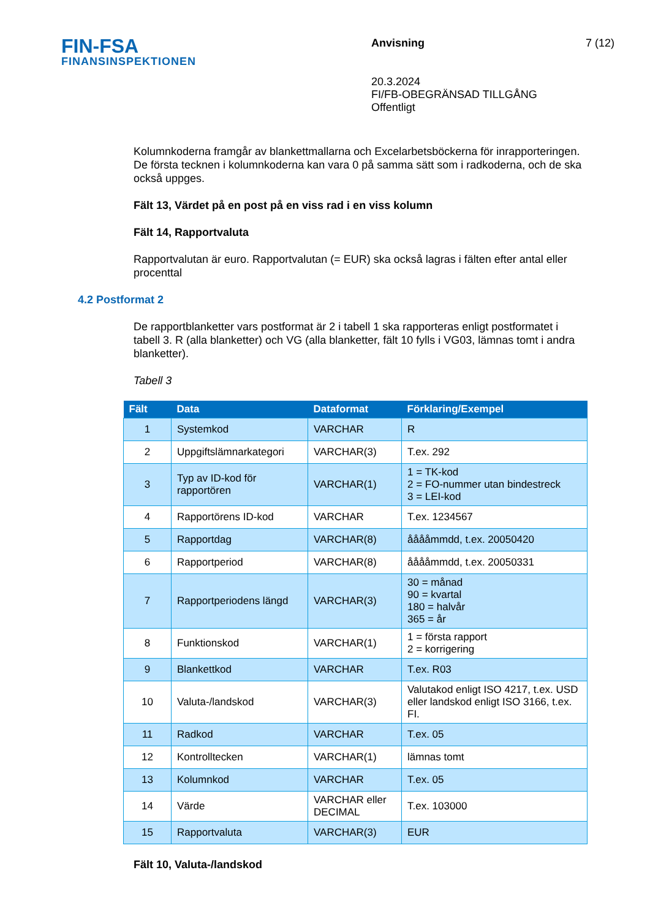FIN-FSA
FINANSINSPEKTIONEN
Anvisning
20.3.2024
FI/FB-OBEGRÄNSAD TILLGÅNG
Offentligt
7 (12)
Kolumnkoderna framgår av blankettmallarna och Excelarbetsböckerna för inrapporteringen. De första tecknen i kolumnkoderna kan vara 0 på samma sätt som i radkoderna, och de ska också uppges.
Fält 13, Värdet på en post på en viss rad i en viss kolumn
Fält 14, Rapportvaluta
Rapportvalutan är euro. Rapportvalutan (= EUR) ska också lagras i fälten efter antal eller procenttal
4.2 Postformat 2
De rapportblanketter vars postformat är 2 i tabell 1 ska rapporteras enligt postformatet i tabell 3. R (alla blanketter) och VG (alla blanketter, fält 10 fylls i VG03, lämnas tomt i andra blanketter).
Tabell 3
| Fält | Data | Dataformat | Förklaring/Exempel |
| --- | --- | --- | --- |
| 1 | Systemkod | VARCHAR | R |
| 2 | Uppgiftslämnarkategori | VARCHAR(3) | T.ex. 292 |
| 3 | Typ av ID-kod för rapportören | VARCHAR(1) | 1 = TK-kod 2 = FO-nummer utan bindestreck 3 = LEI-kod |
| 4 | Rapportörens ID-kod | VARCHAR | T.ex. 1234567 |
| 5 | Rapportdag | VARCHAR(8) | ååååmmdd, t.ex. 20050420 |
| 6 | Rapportperiod | VARCHAR(8) | ååååmmdd, t.ex. 20050331 |
| 7 | Rapportperiodens längd | VARCHAR(3) | 30 = månad 90 = kvartal 180 = halvår 365 = år |
| 8 | Funktionskod | VARCHAR(1) | 1 = första rapport 2 = korrigering |
| 9 | Blankettkod | VARCHAR | T.ex. R03 |
| 10 | Valuta-/landskod | VARCHAR(3) | Valutakod enligt ISO 4217, t.ex. USD eller landskod enligt ISO 3166, t.ex. FI. |
| 11 | Radkod | VARCHAR | T.ex. 05 |
| 12 | Kontrolltecken | VARCHAR(1) | lämnas tomt |
| 13 | Kolumnkod | VARCHAR | T.ex. 05 |
| 14 | Värde | VARCHAR eller DECIMAL | T.ex. 103000 |
| 15 | Rapportvaluta | VARCHAR(3) | EUR |
Fält 10, Valuta-/landskod